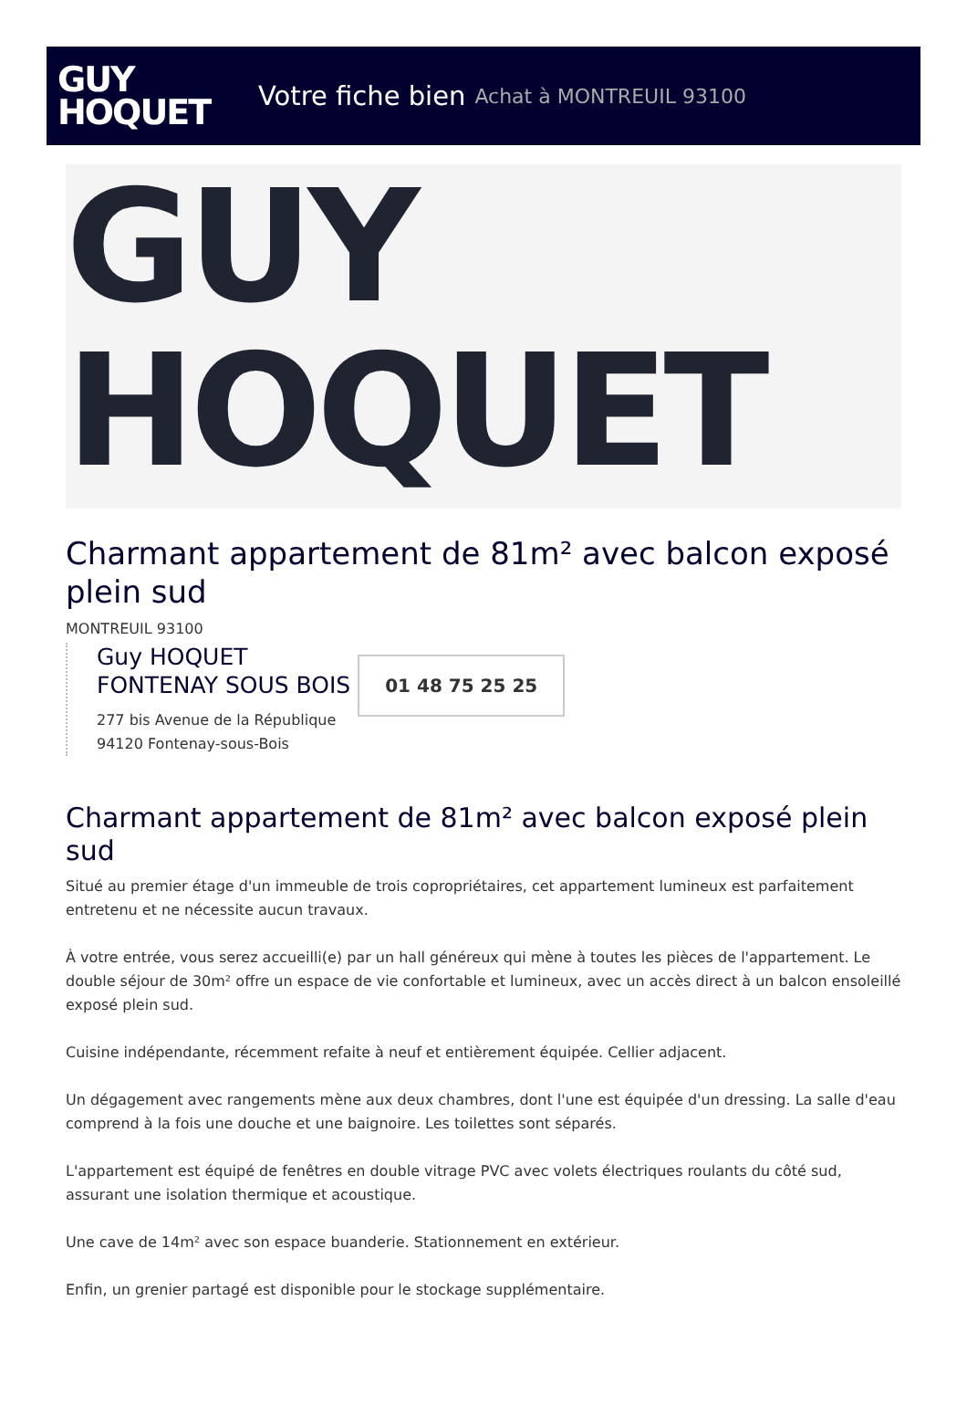GUY
HOQUET
Votre fiche bien Achat à MONTREUIL 93100
GUY
HOQUET
Charmant appartement de 81m² avec balcon exposé plein sud
MONTREUIL 93100
Guy HOQUET
FONTENAY SOUS BOIS
277 bis Avenue de la République
94120 Fontenay-sous-Bois
01 48 75 25 25
Charmant appartement de 81m² avec balcon exposé plein sud
Situé au premier étage d'un immeuble de trois copropriétaires, cet appartement lumineux est parfaitement entretenu et ne nécessite aucun travaux.
À votre entrée, vous serez accueilli(e) par un hall généreux qui mène à toutes les pièces de l'appartement. Le double séjour de 30m² offre un espace de vie confortable et lumineux, avec un accès direct à un balcon ensoleillé exposé plein sud.
Cuisine indépendante, récemment refaite à neuf et entièrement équipée. Cellier adjacent.
Un dégagement avec rangements mène aux deux chambres, dont l'une est équipée d'un dressing. La salle d'eau comprend à la fois une douche et une baignoire. Les toilettes sont séparés.
L'appartement est équipé de fenêtres en double vitrage PVC avec volets électriques roulants du côté sud, assurant une isolation thermique et acoustique.
Une cave de 14m² avec son espace buanderie. Stationnement en extérieur.
Enfin, un grenier partagé est disponible pour le stockage supplémentaire.